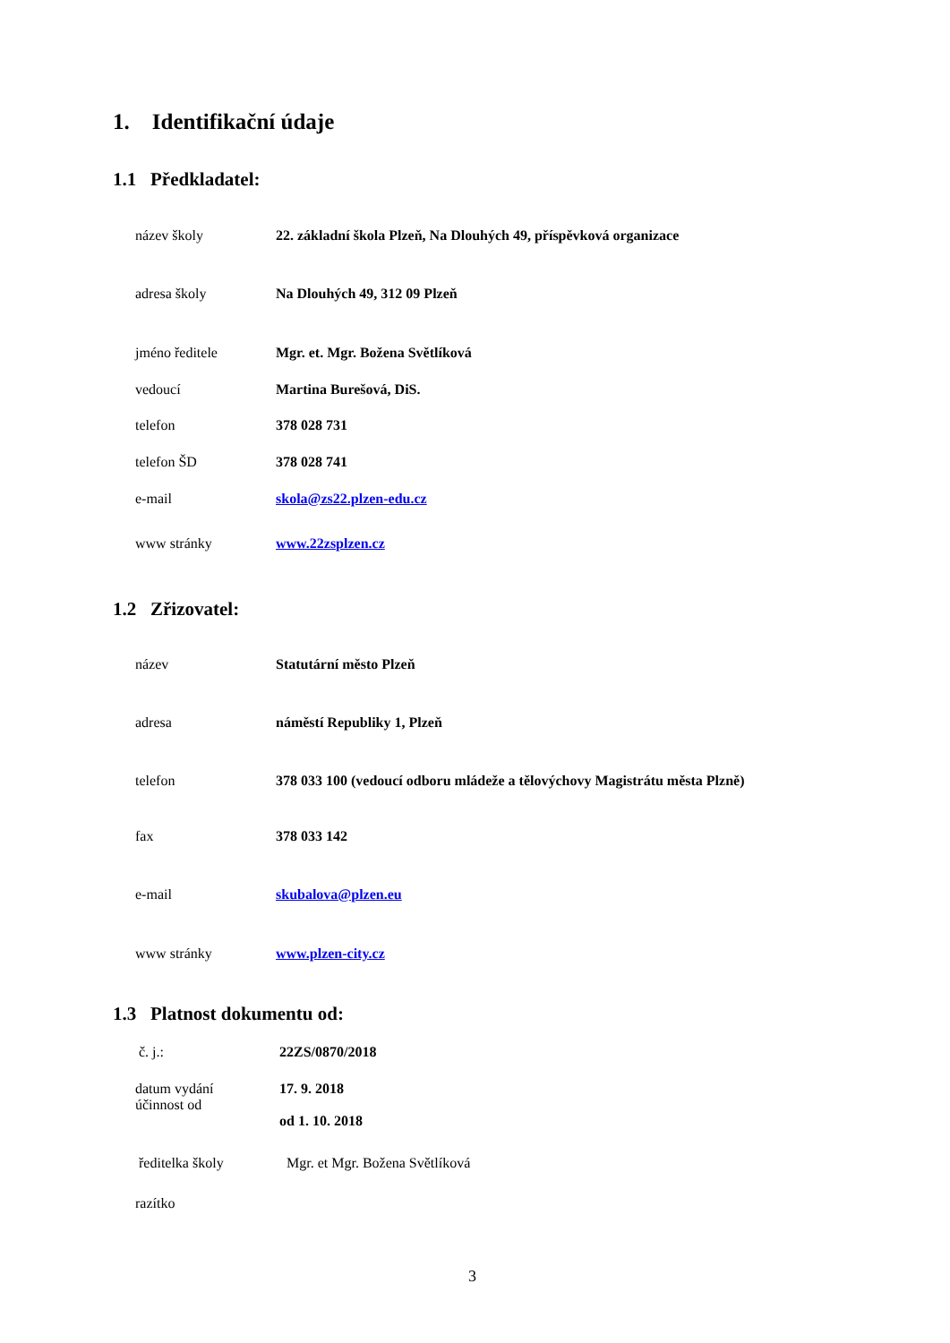1. Identifikační údaje
1.1 Předkladatel:
název školy 22. základní škola Plzeň, Na Dlouhých 49, příspěvková organizace
adresa školy Na Dlouhých 49, 312 09 Plzeň
jméno ředitele Mgr. et. Mgr. Božena Světlíková
vedoucí Martina Burešová, DiS.
telefon 378 028 731
telefon ŠD 378 028 741
e-mail skola@zs22.plzen-edu.cz
www stránky www.22zsplzen.cz
1.2 Zřizovatel:
název Statutární město Plzeň
adresa náměstí Republiky 1, Plzeň
telefon 378 033 100 (vedoucí odboru mládeže a tělovýchovy Magistrátu města Plzně)
fax 378 033 142
e-mail skubalova@plzen.eu
www stránky www.plzen-city.cz
1.3 Platnost dokumentu od:
č. j.: 22ZS/0870/2018
datum vydání
účinnost od 17. 9. 2018
od 1. 10. 2018
ředitelka školy Mgr. et Mgr. Božena Světlíková
razítko
3